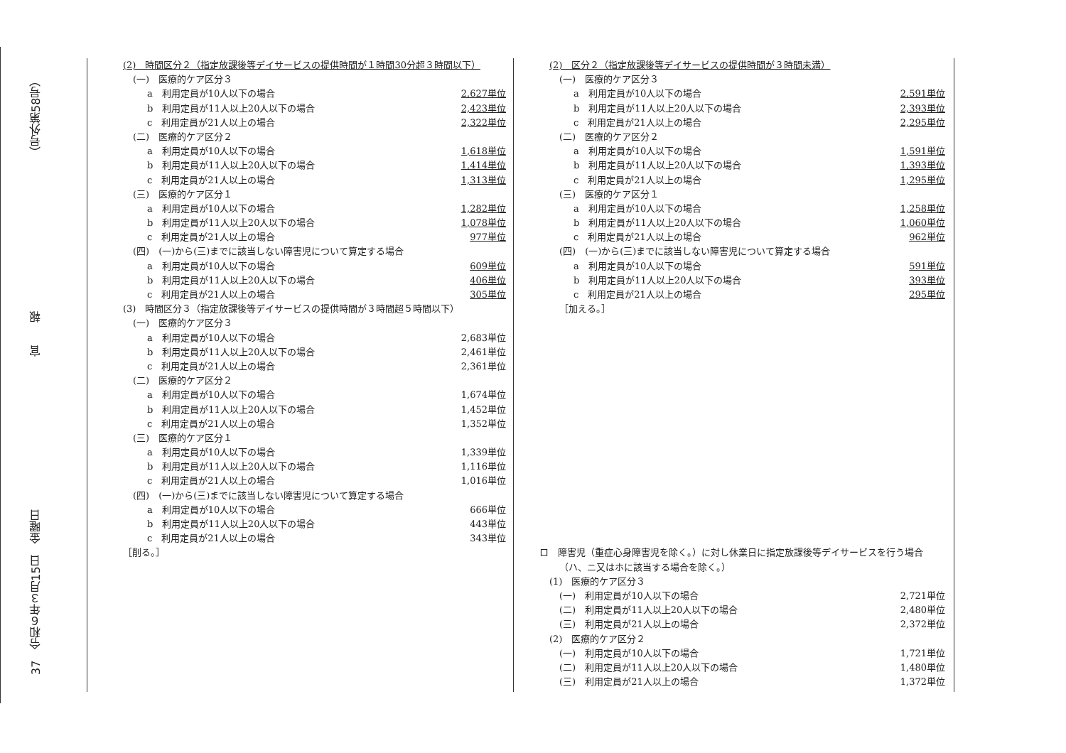37　令和６年３月15日　金曜日 官　　報 （号外第58号）
(2)　時間区分２（指定放課後等デイサービスの提供時間が１時間30分超３時間以下）
(一)　医療的ケア区分３
a　利用定員が10人以下の場合 2,627単位
b　利用定員が11人以上20人以下の場合 2,423単位
c　利用定員が21人以上の場合 2,322単位
(二)　医療的ケア区分２
a　利用定員が10人以下の場合 1,618単位
b　利用定員が11人以上20人以下の場合 1,414単位
c　利用定員が21人以上の場合 1,313単位
(三)　医療的ケア区分１
a　利用定員が10人以下の場合 1,282単位
b　利用定員が11人以上20人以下の場合 1,078単位
c　利用定員が21人以上の場合 977単位
(四)　(一)から(三)までに該当しない障害児について算定する場合
a　利用定員が10人以下の場合 609単位
b　利用定員が11人以上20人以下の場合 406単位
c　利用定員が21人以上の場合 305単位
(3)　時間区分３（指定放課後等デイサービスの提供時間が３時間超５時間以下）
(一)　医療的ケア区分３
a　利用定員が10人以下の場合 2,683単位
b　利用定員が11人以上20人以下の場合 2,461単位
c　利用定員が21人以上の場合 2,361単位
(二)　医療的ケア区分２
a　利用定員が10人以下の場合 1,674単位
b　利用定員が11人以上20人以下の場合 1,452単位
c　利用定員が21人以上の場合 1,352単位
(三)　医療的ケア区分１
a　利用定員が10人以下の場合 1,339単位
b　利用定員が11人以上20人以下の場合 1,116単位
c　利用定員が21人以上の場合 1,016単位
(四)　(一)から(三)までに該当しない障害児について算定する場合
a　利用定員が10人以下の場合 666単位
b　利用定員が11人以上20人以下の場合 443単位
c　利用定員が21人以上の場合 343単位
［削る。］
(2)　区分２（指定放課後等デイサービスの提供時間が３時間未満）
(一)　医療的ケア区分３
a　利用定員が10人以下の場合 2,591単位
b　利用定員が11人以上20人以下の場合 2,393単位
c　利用定員が21人以上の場合 2,295単位
(二)　医療的ケア区分２
a　利用定員が10人以下の場合 1,591単位
b　利用定員が11人以上20人以下の場合 1,393単位
c　利用定員が21人以上の場合 1,295単位
(三)　医療的ケア区分１
a　利用定員が10人以下の場合 1,258単位
b　利用定員が11人以上20人以下の場合 1,060単位
c　利用定員が21人以上の場合 962単位
(四)　(一)から(三)までに該当しない障害児について算定する場合
a　利用定員が10人以下の場合 591単位
b　利用定員が11人以上20人以下の場合 393単位
c　利用定員が21人以上の場合 295単位
［加える。］
ロ　障害児（重症心身障害児を除く。）に対し休業日に指定放課後等デイサービスを行う場合
（ハ、ニ又はホに該当する場合を除く。）
(1)　医療的ケア区分３
(一)　利用定員が10人以下の場合 2,721単位
(二)　利用定員が11人以上20人以下の場合 2,480単位
(三)　利用定員が21人以上の場合 2,372単位
(2)　医療的ケア区分２
(一)　利用定員が10人以下の場合 1,721単位
(二)　利用定員が11人以上20人以下の場合 1,480単位
(三)　利用定員が21人以上の場合 1,372単位